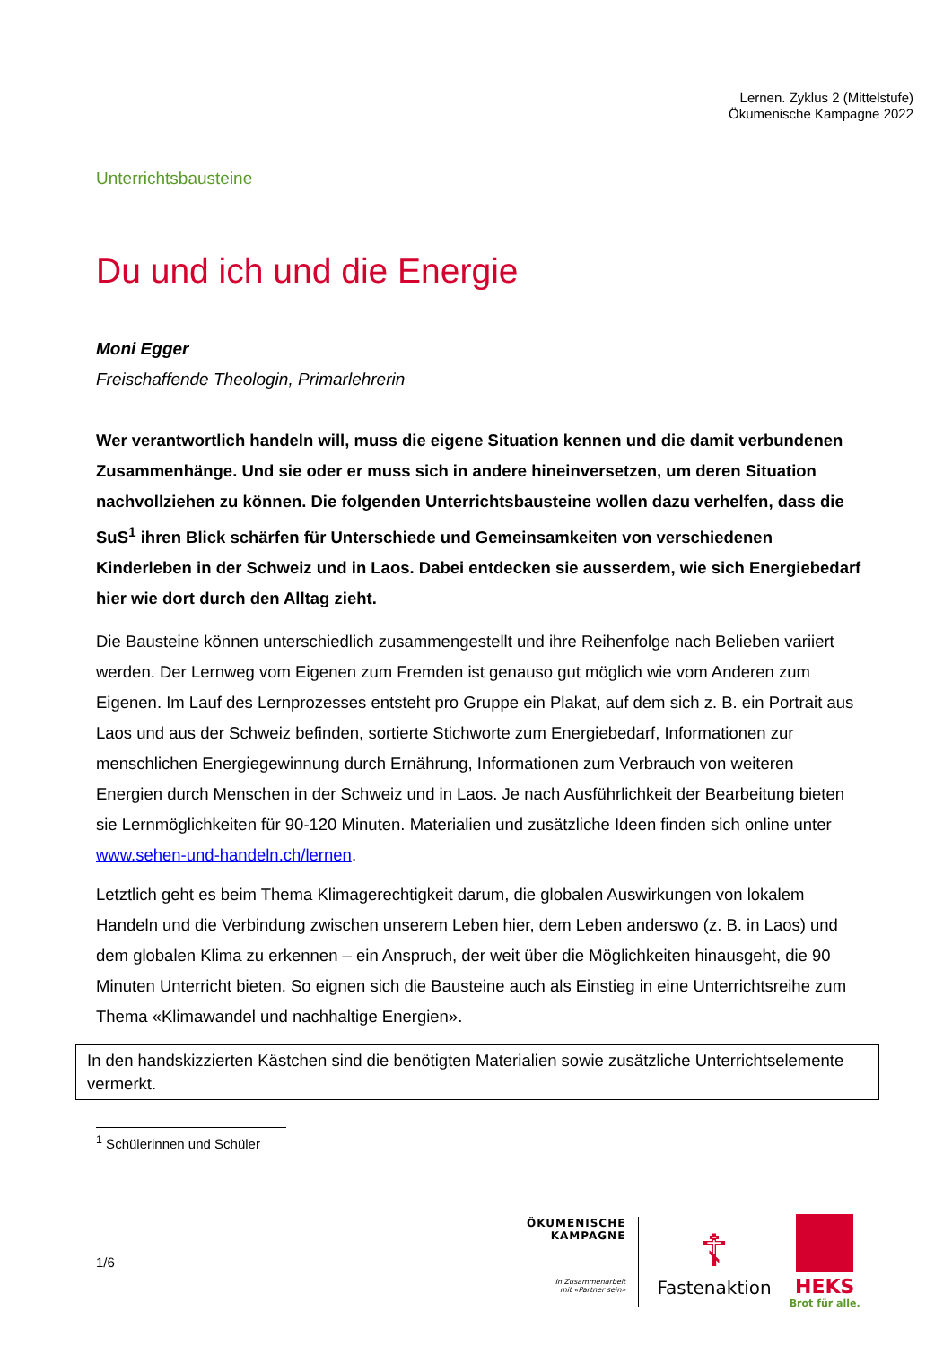Lernen. Zyklus 2 (Mittelstufe)
Ökumenische Kampagne 2022
Unterrichtsbausteine
Du und ich und die Energie
Moni Egger
Freischaffende Theologin, Primarlehrerin
Wer verantwortlich handeln will, muss die eigene Situation kennen und die damit verbundenen Zusammenhänge. Und sie oder er muss sich in andere hineinversetzen, um deren Situation nachvollziehen zu können. Die folgenden Unterrichtsbausteine wollen dazu verhelfen, dass die SuS<sup>1</sup> ihren Blick schärfen für Unterschiede und Gemeinsamkeiten von verschiedenen Kinderleben in der Schweiz und in Laos. Dabei entdecken sie ausserdem, wie sich Energiebedarf hier wie dort durch den Alltag zieht.
Die Bausteine können unterschiedlich zusammengestellt und ihre Reihenfolge nach Belieben variiert werden. Der Lernweg vom Eigenen zum Fremden ist genauso gut möglich wie vom Anderen zum Eigenen. Im Lauf des Lernprozesses entsteht pro Gruppe ein Plakat, auf dem sich z. B. ein Portrait aus Laos und aus der Schweiz befinden, sortierte Stichworte zum Energiebedarf, Informationen zur menschlichen Energiegewinnung durch Ernährung, Informationen zum Verbrauch von weiteren Energien durch Menschen in der Schweiz und in Laos. Je nach Ausführlichkeit der Bearbeitung bieten sie Lernmöglichkeiten für 90-120 Minuten. Materialien und zusätzliche Ideen finden sich online unter www.sehen-und-handeln.ch/lernen.
Letztlich geht es beim Thema Klimagerechtigkeit darum, die globalen Auswirkungen von lokalem Handeln und die Verbindung zwischen unserem Leben hier, dem Leben anderswo (z. B. in Laos) und dem globalen Klima zu erkennen – ein Anspruch, der weit über die Möglichkeiten hinausgeht, die 90 Minuten Unterricht bieten. So eignen sich die Bausteine auch als Einstieg in eine Unterrichtsreihe zum Thema «Klimawandel und nachhaltige Energien».
In den handskizzierten Kästchen sind die benötigten Materialien sowie zusätzliche Unterrichtselemente vermerkt.
<sup>1</sup> Schülerinnen und Schüler
1/6
ÖKUMENISCHE
KAMPAGNE
In Zusammenarbeit
mit «Partner sein»
☦
Fastenaktion
HEKS
Brot für alle.